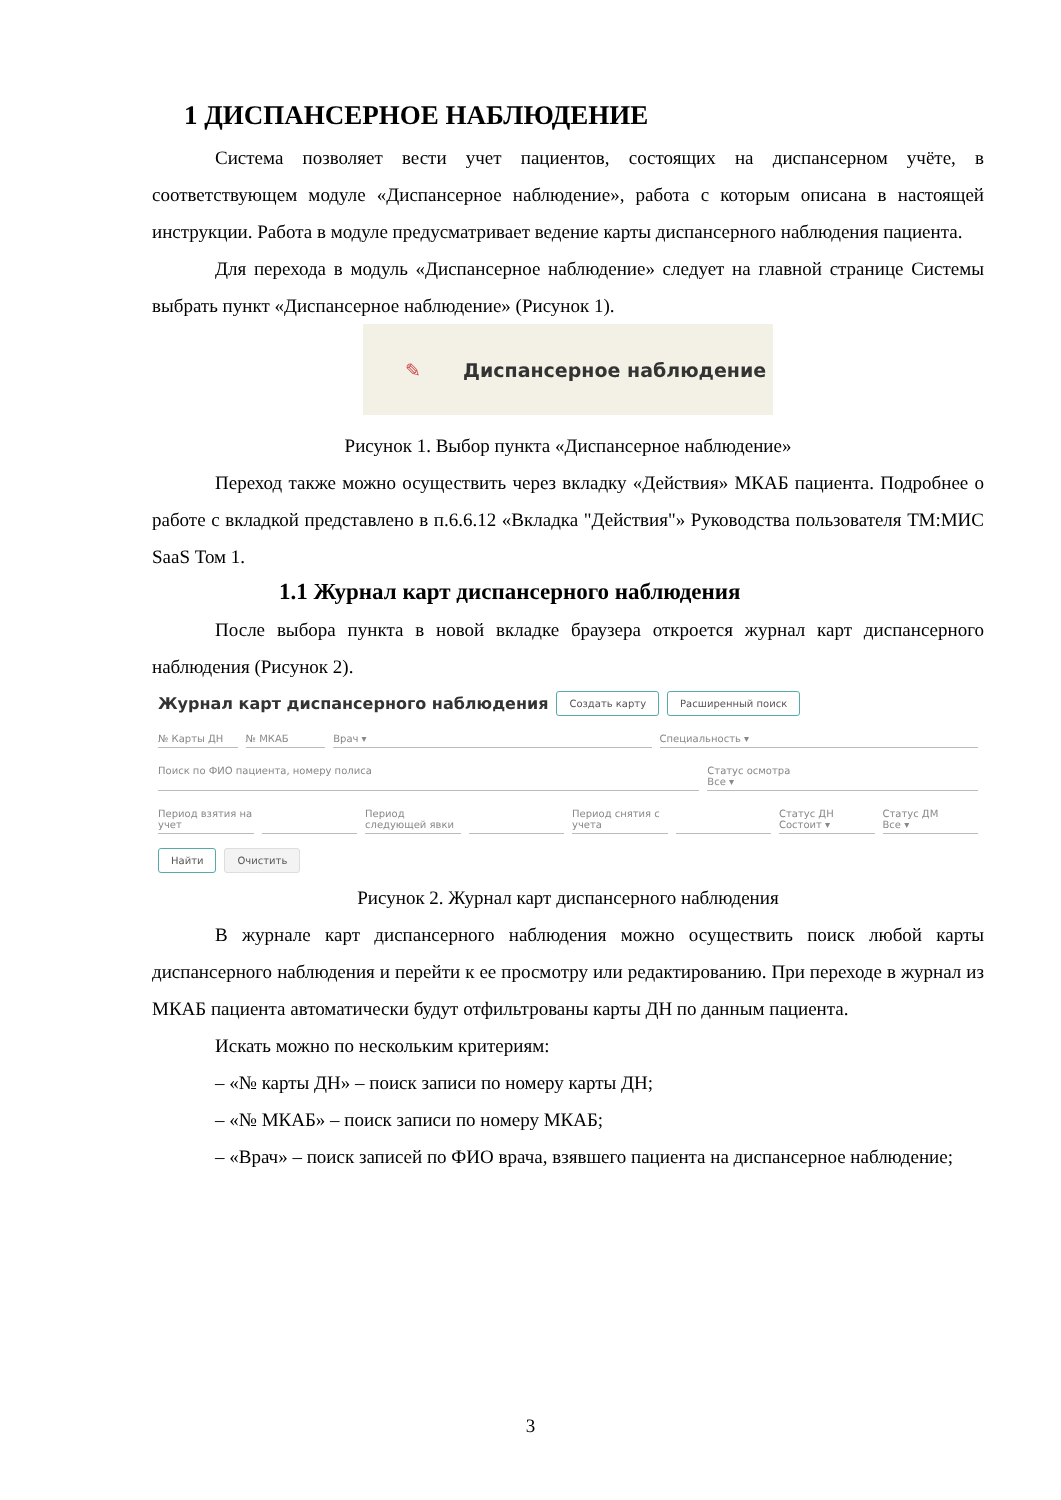1 ДИСПАНСЕРНОЕ НАБЛЮДЕНИЕ
Система позволяет вести учет пациентов, состоящих на диспансерном учёте, в соответствующем модуле «Диспансерное наблюдение», работа с которым описана в настоящей инструкции. Работа в модуле предусматривает ведение карты диспансерного наблюдения пациента.
Для перехода в модуль «Диспансерное наблюдение» следует на главной странице Системы выбрать пункт «Диспансерное наблюдение» (Рисунок 1).
✎ Диспансерное наблюдение
Рисунок 1. Выбор пункта «Диспансерное наблюдение»
Переход также можно осуществить через вкладку «Действия» МКАБ пациента. Подробнее о работе с вкладкой представлено в п.6.6.12 «Вкладка "Действия"» Руководства пользователя ТМ:МИС SaaS Том 1.
1.1 Журнал карт диспансерного наблюдения
После выбора пункта в новой вкладке браузера откроется журнал карт диспансерного наблюдения (Рисунок 2).
Журнал карт диспансерного наблюдения Создать карту Расширенный поиск
№ Карты ДН № МКАБ Врач ▾ Специальность ▾
Поиск по ФИО пациента, номеру полиса Статус осмотра
Все ▾
Период взятия на учет Период следующей явки Период снятия с учета Статус ДН
Состоит ▾ Статус ДМ
Все ▾
Найти Очистить
Рисунок 2. Журнал карт диспансерного наблюдения
В журнале карт диспансерного наблюдения можно осуществить поиск любой карты диспансерного наблюдения и перейти к ее просмотру или редактированию. При переходе в журнал из МКАБ пациента автоматически будут отфильтрованы карты ДН по данным пациента.
Искать можно по нескольким критериям:
– «№ карты ДН» – поиск записи по номеру карты ДН;
– «№ МКАБ» – поиск записи по номеру МКАБ;
– «Врач» – поиск записей по ФИО врача, взявшего пациента на диспансерное наблюдение;
3